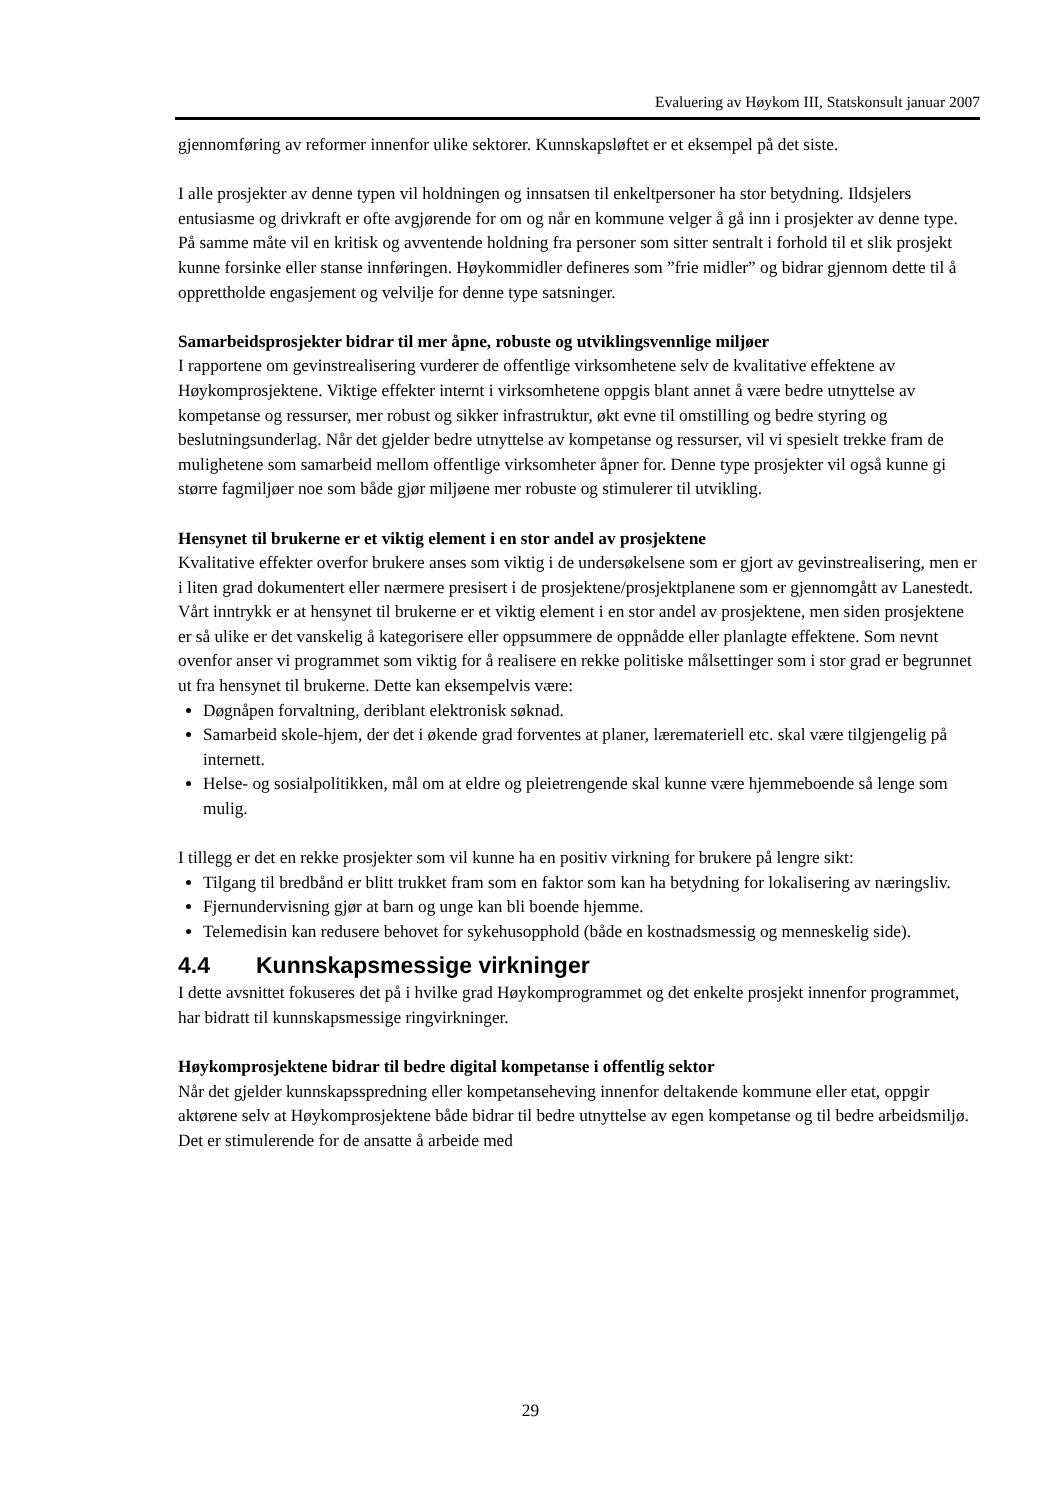Evaluering av Høykom III, Statskonsult januar 2007
gjennomføring av reformer innenfor ulike sektorer. Kunnskapsløftet er et eksempel på det siste.
I alle prosjekter av denne typen vil holdningen og innsatsen til enkeltpersoner ha stor betydning. Ildsjelers entusiasme og drivkraft er ofte avgjørende for om og når en kommune velger å gå inn i prosjekter av denne type. På samme måte vil en kritisk og avventende holdning fra personer som sitter sentralt i forhold til et slik prosjekt kunne forsinke eller stanse innføringen. Høykommidler defineres som ”frie midler” og bidrar gjennom dette til å opprettholde engasjement og velvilje for denne type satsninger.
Samarbeidsprosjekter bidrar til mer åpne, robuste og utviklingsvennlige miljøer
I rapportene om gevinstrealisering vurderer de offentlige virksomhetene selv de kvalitative effektene av Høykomprosjektene. Viktige effekter internt i virksomhetene oppgis blant annet å være bedre utnyttelse av kompetanse og ressurser, mer robust og sikker infrastruktur, økt evne til omstilling og bedre styring og beslutningsunderlag. Når det gjelder bedre utnyttelse av kompetanse og ressurser, vil vi spesielt trekke fram de mulighetene som samarbeid mellom offentlige virksomheter åpner for. Denne type prosjekter vil også kunne gi større fagmiljøer noe som både gjør miljøene mer robuste og stimulerer til utvikling.
Hensynet til brukerne er et viktig element i en stor andel av prosjektene
Kvalitative effekter overfor brukere anses som viktig i de undersøkelsene som er gjort av gevinstrealisering, men er i liten grad dokumentert eller nærmere presisert i de prosjektene/prosjektplanene som er gjennomgått av Lanestedt. Vårt inntrykk er at hensynet til brukerne er et viktig element i en stor andel av prosjektene, men siden prosjektene er så ulike er det vanskelig å kategorisere eller oppsummere de oppnådde eller planlagte effektene. Som nevnt ovenfor anser vi programmet som viktig for å realisere en rekke politiske målsettinger som i stor grad er begrunnet ut fra hensynet til brukerne. Dette kan eksempelvis være:
Døgnåpen forvaltning, deriblant elektronisk søknad.
Samarbeid skole-hjem, der det i økende grad forventes at planer, læremateriell etc. skal være tilgjengelig på internett.
Helse- og sosialpolitikken, mål om at eldre og pleietrengende skal kunne være hjemmeboende så lenge som mulig.
I tillegg er det en rekke prosjekter som vil kunne ha en positiv virkning for brukere på lengre sikt:
Tilgang til bredbånd er blitt trukket fram som en faktor som kan ha betydning for lokalisering av næringsliv.
Fjernundervisning gjør at barn og unge kan bli boende hjemme.
Telemedisin kan redusere behovet for sykehusopphold (både en kostnadsmessig og menneskelig side).
4.4 Kunnskapsmessige virkninger
I dette avsnittet fokuseres det på i hvilke grad Høykomprogrammet og det enkelte prosjekt innenfor programmet, har bidratt til kunnskapsmessige ringvirkninger.
Høykomprosjektene bidrar til bedre digital kompetanse i offentlig sektor
Når det gjelder kunnskapsspredning eller kompetanseheving innenfor deltakende kommune eller etat, oppgir aktørene selv at Høykomprosjektene både bidrar til bedre utnyttelse av egen kompetanse og til bedre arbeidsmiljø. Det er stimulerende for de ansatte å arbeide med
29